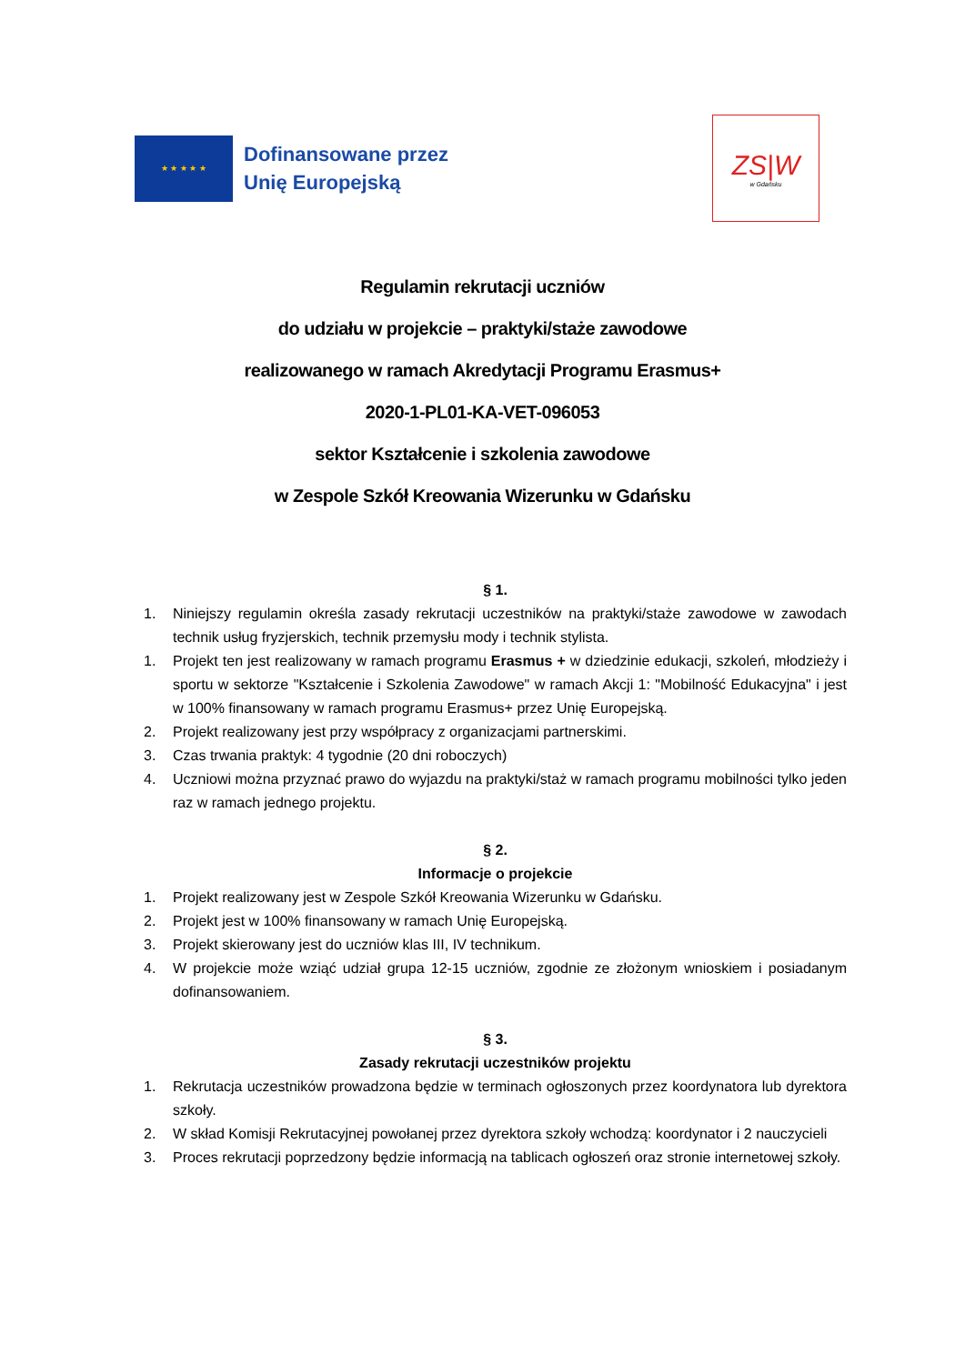★ ★ ★ ★ ★
Dofinansowane przez
Unię Europejską
ZS|W
w Gdańsku
Regulamin rekrutacji uczniów
do udziału w projekcie – praktyki/staże zawodowe
realizowanego w ramach Akredytacji Programu Erasmus+
2020-1-PL01-KA-VET-096053
sektor Kształcenie i szkolenia zawodowe
w Zespole Szkół Kreowania Wizerunku w Gdańsku
§ 1.
1. Niniejszy regulamin określa zasady rekrutacji uczestników na praktyki/staże zawodowe w zawodach technik usług fryzjerskich, technik przemysłu mody i technik stylista.
1. Projekt ten jest realizowany w ramach programu Erasmus + w dziedzinie edukacji, szkoleń, młodzieży i sportu w sektorze "Kształcenie i Szkolenia Zawodowe" w ramach Akcji 1: "Mobilność Edukacyjna" i jest w 100% finansowany w ramach programu Erasmus+ przez Unię Europejską.
2. Projekt realizowany jest przy współpracy z organizacjami partnerskimi.
3. Czas trwania praktyk: 4 tygodnie (20 dni roboczych)
4. Uczniowi można przyznać prawo do wyjazdu na praktyki/staż w ramach programu mobilności tylko jeden raz w ramach jednego projektu.
§ 2.
Informacje o projekcie
1. Projekt realizowany jest w Zespole Szkół Kreowania Wizerunku w Gdańsku.
2. Projekt jest w 100% finansowany w ramach Unię Europejską.
3. Projekt skierowany jest do uczniów klas III, IV technikum.
4. W projekcie może wziąć udział grupa 12-15 uczniów, zgodnie ze złożonym wnioskiem i posiadanym dofinansowaniem.
§ 3.
Zasady rekrutacji uczestników projektu
1. Rekrutacja uczestników prowadzona będzie w terminach ogłoszonych przez koordynatora lub dyrektora szkoły.
2. W skład Komisji Rekrutacyjnej powołanej przez dyrektora szkoły wchodzą: koordynator i 2 nauczycieli
3. Proces rekrutacji poprzedzony będzie informacją na tablicach ogłoszeń oraz stronie internetowej szkoły.